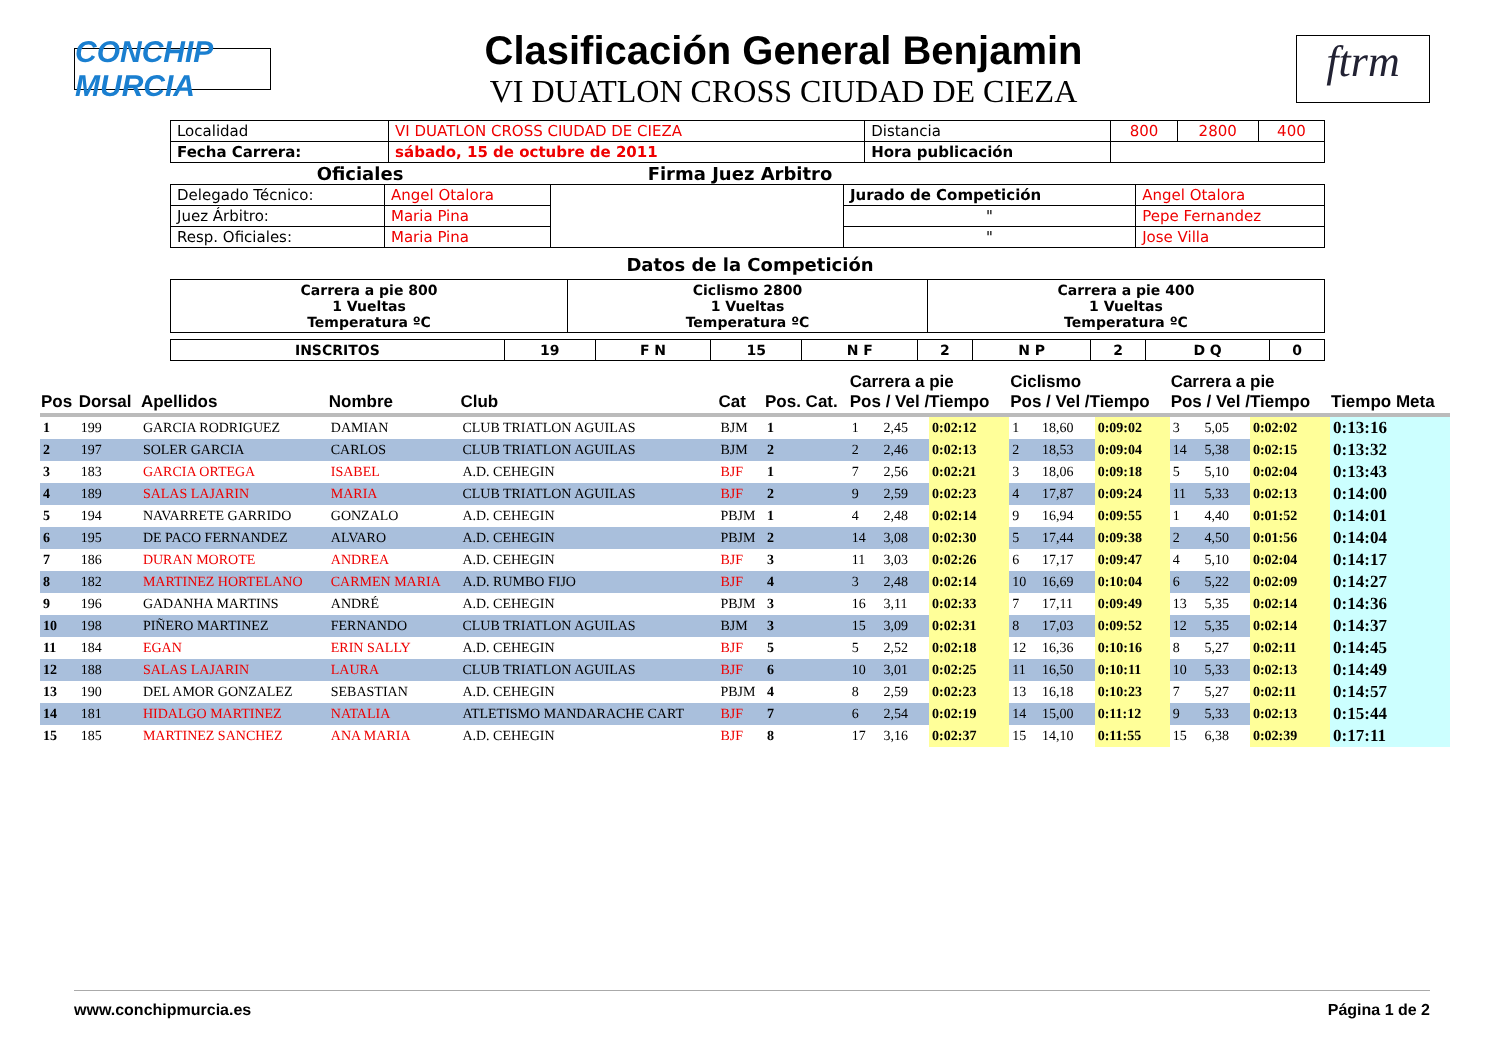CONCHIP MURCIA
Clasificación General Benjamin
VI DUATLON CROSS CIUDAD DE CIEZA
ftrm
| Localidad | VI DUATLON CROSS CIUDAD DE CIEZA | Distancia | 800 | 2800 | 400 |
| Fecha Carrera: | sábado, 15 de octubre de 2011 | Hora publicación | | | |
Oficiales Firma Juez Arbitro
| Delegado Técnico: | Angel Otalora | | Jurado de Competición | Angel Otalora |
| Juez Árbitro: | Maria Pina | | " | Pepe Fernandez |
| Resp. Oficiales: | Maria Pina | | " | Jose Villa |
Datos de la Competición
| Carrera a pie 800 1 Vueltas Temperatura ºC | Ciclismo 2800 1 Vueltas Temperatura ºC | Carrera a pie 400 1 Vueltas Temperatura ºC |
| INSCRITOS | 19 | F N | 15 | N F | 2 | N P | 2 | D Q | 0 |
| Pos | Dorsal | Apellidos | Nombre | Club | Cat | Pos. Cat. | Carrera a pie Pos / Vel /Tiempo | | | Ciclismo Pos / Vel /Tiempo | | | Carrera a pie Pos / Vel /Tiempo | | | Tiempo Meta |
| --- | --- | --- | --- | --- | --- | --- | --- | --- | --- | --- | --- | --- | --- | --- | --- | --- |
| 1 | 199 | GARCIA RODRIGUEZ | DAMIAN | CLUB TRIATLON AGUILAS | BJM | 1 | 1 | 2,45 | 0:02:12 | 1 | 18,60 | 0:09:02 | 3 | 5,05 | 0:02:02 | 0:13:16 |
| 2 | 197 | SOLER GARCIA | CARLOS | CLUB TRIATLON AGUILAS | BJM | 2 | 2 | 2,46 | 0:02:13 | 2 | 18,53 | 0:09:04 | 14 | 5,38 | 0:02:15 | 0:13:32 |
| 3 | 183 | GARCIA ORTEGA | ISABEL | A.D. CEHEGIN | BJF | 1 | 7 | 2,56 | 0:02:21 | 3 | 18,06 | 0:09:18 | 5 | 5,10 | 0:02:04 | 0:13:43 |
| 4 | 189 | SALAS LAJARIN | MARIA | CLUB TRIATLON AGUILAS | BJF | 2 | 9 | 2,59 | 0:02:23 | 4 | 17,87 | 0:09:24 | 11 | 5,33 | 0:02:13 | 0:14:00 |
| 5 | 194 | NAVARRETE GARRIDO | GONZALO | A.D. CEHEGIN | PBJM | 1 | 4 | 2,48 | 0:02:14 | 9 | 16,94 | 0:09:55 | 1 | 4,40 | 0:01:52 | 0:14:01 |
| 6 | 195 | DE PACO FERNANDEZ | ALVARO | A.D. CEHEGIN | PBJM | 2 | 14 | 3,08 | 0:02:30 | 5 | 17,44 | 0:09:38 | 2 | 4,50 | 0:01:56 | 0:14:04 |
| 7 | 186 | DURAN MOROTE | ANDREA | A.D. CEHEGIN | BJF | 3 | 11 | 3,03 | 0:02:26 | 6 | 17,17 | 0:09:47 | 4 | 5,10 | 0:02:04 | 0:14:17 |
| 8 | 182 | MARTINEZ HORTELANO | CARMEN MARIA | A.D. RUMBO FIJO | BJF | 4 | 3 | 2,48 | 0:02:14 | 10 | 16,69 | 0:10:04 | 6 | 5,22 | 0:02:09 | 0:14:27 |
| 9 | 196 | GADANHA MARTINS | ANDRÉ | A.D. CEHEGIN | PBJM | 3 | 16 | 3,11 | 0:02:33 | 7 | 17,11 | 0:09:49 | 13 | 5,35 | 0:02:14 | 0:14:36 |
| 10 | 198 | PIÑERO MARTINEZ | FERNANDO | CLUB TRIATLON AGUILAS | BJM | 3 | 15 | 3,09 | 0:02:31 | 8 | 17,03 | 0:09:52 | 12 | 5,35 | 0:02:14 | 0:14:37 |
| 11 | 184 | EGAN | ERIN SALLY | A.D. CEHEGIN | BJF | 5 | 5 | 2,52 | 0:02:18 | 12 | 16,36 | 0:10:16 | 8 | 5,27 | 0:02:11 | 0:14:45 |
| 12 | 188 | SALAS LAJARIN | LAURA | CLUB TRIATLON AGUILAS | BJF | 6 | 10 | 3,01 | 0:02:25 | 11 | 16,50 | 0:10:11 | 10 | 5,33 | 0:02:13 | 0:14:49 |
| 13 | 190 | DEL AMOR GONZALEZ | SEBASTIAN | A.D. CEHEGIN | PBJM | 4 | 8 | 2,59 | 0:02:23 | 13 | 16,18 | 0:10:23 | 7 | 5,27 | 0:02:11 | 0:14:57 |
| 14 | 181 | HIDALGO MARTINEZ | NATALIA | ATLETISMO MANDARACHE CART | BJF | 7 | 6 | 2,54 | 0:02:19 | 14 | 15,00 | 0:11:12 | 9 | 5,33 | 0:02:13 | 0:15:44 |
| 15 | 185 | MARTINEZ SANCHEZ | ANA MARIA | A.D. CEHEGIN | BJF | 8 | 17 | 3,16 | 0:02:37 | 15 | 14,10 | 0:11:55 | 15 | 6,38 | 0:02:39 | 0:17:11 |
www.conchipmurcia.es Página 1 de 2